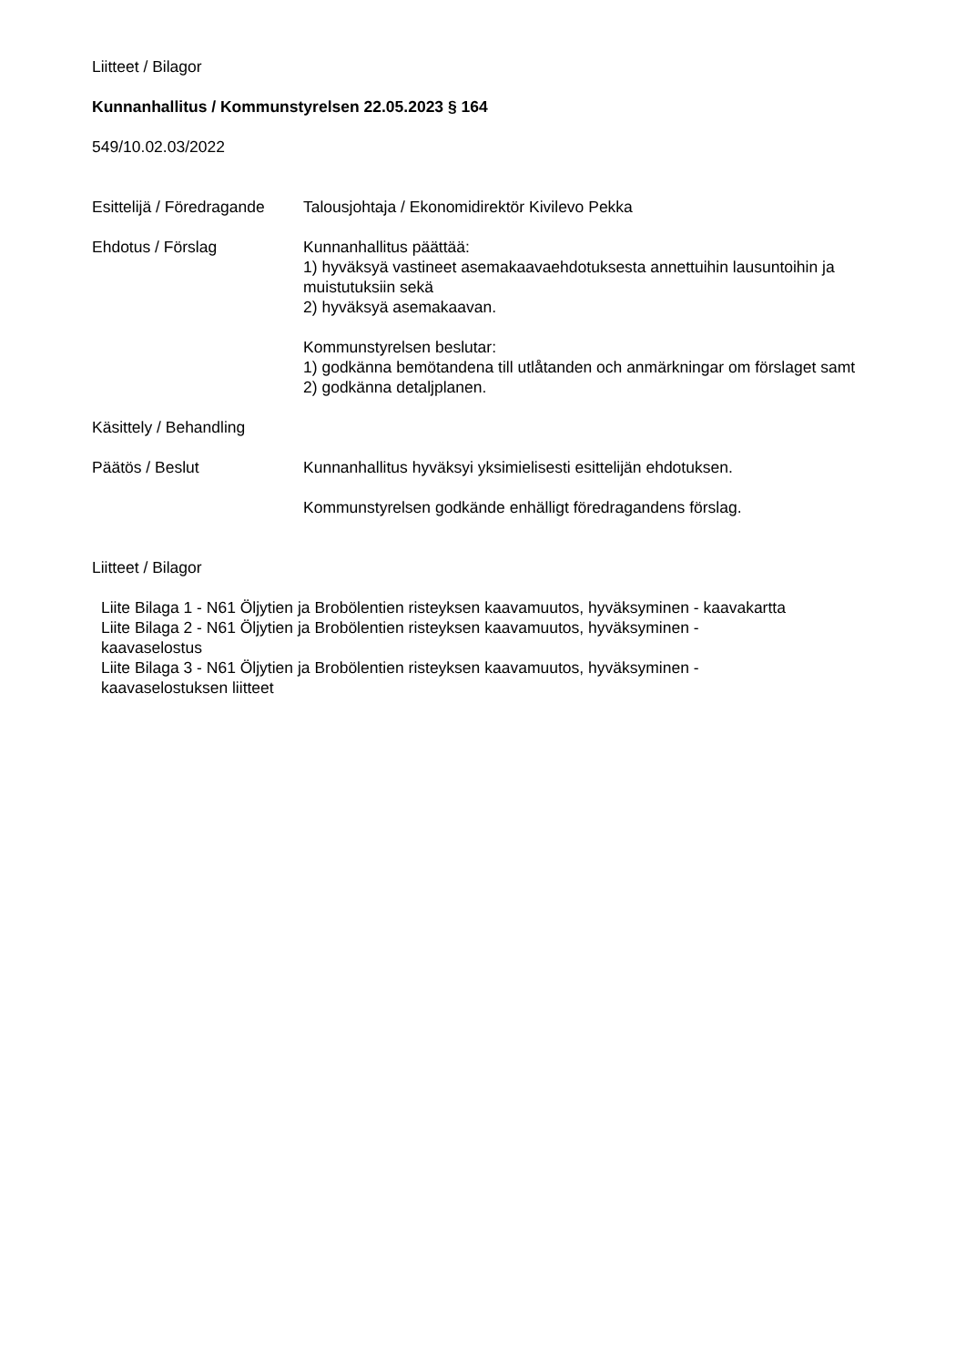Liitteet / Bilagor
Kunnanhallitus / Kommunstyrelsen 22.05.2023 § 164
549/10.02.03/2022
Esittelijä / Föredragande
Talousjohtaja / Ekonomidirektör Kivilevo Pekka
Ehdotus / Förslag Kunnanhallitus päättää:
1) hyväksyä vastineet asemakaavaehdotuksesta annettuihin lausuntoihin ja muistutuksiin sekä
2) hyväksyä asemakaavan.
Kommunstyrelsen beslutar:
1) godkänna bemötandena till utlåtanden och anmärkningar om förslaget samt
2) godkänna detaljplanen.
Käsittely / Behandling
Päätös / Beslut Kunnanhallitus hyväksyi yksimielisesti esittelijän ehdotuksen.
Kommunstyrelsen godkände enhälligt föredragandens förslag.
Liitteet / Bilagor
Liite Bilaga 1 - N61 Öljytien ja Brobölentien risteyksen kaavamuutos, hyväksyminen - kaavakartta
Liite Bilaga 2 - N61 Öljytien ja Brobölentien risteyksen kaavamuutos, hyväksyminen - kaavaselostus
Liite Bilaga 3 - N61 Öljytien ja Brobölentien risteyksen kaavamuutos, hyväksyminen - kaavaselostuksen liitteet